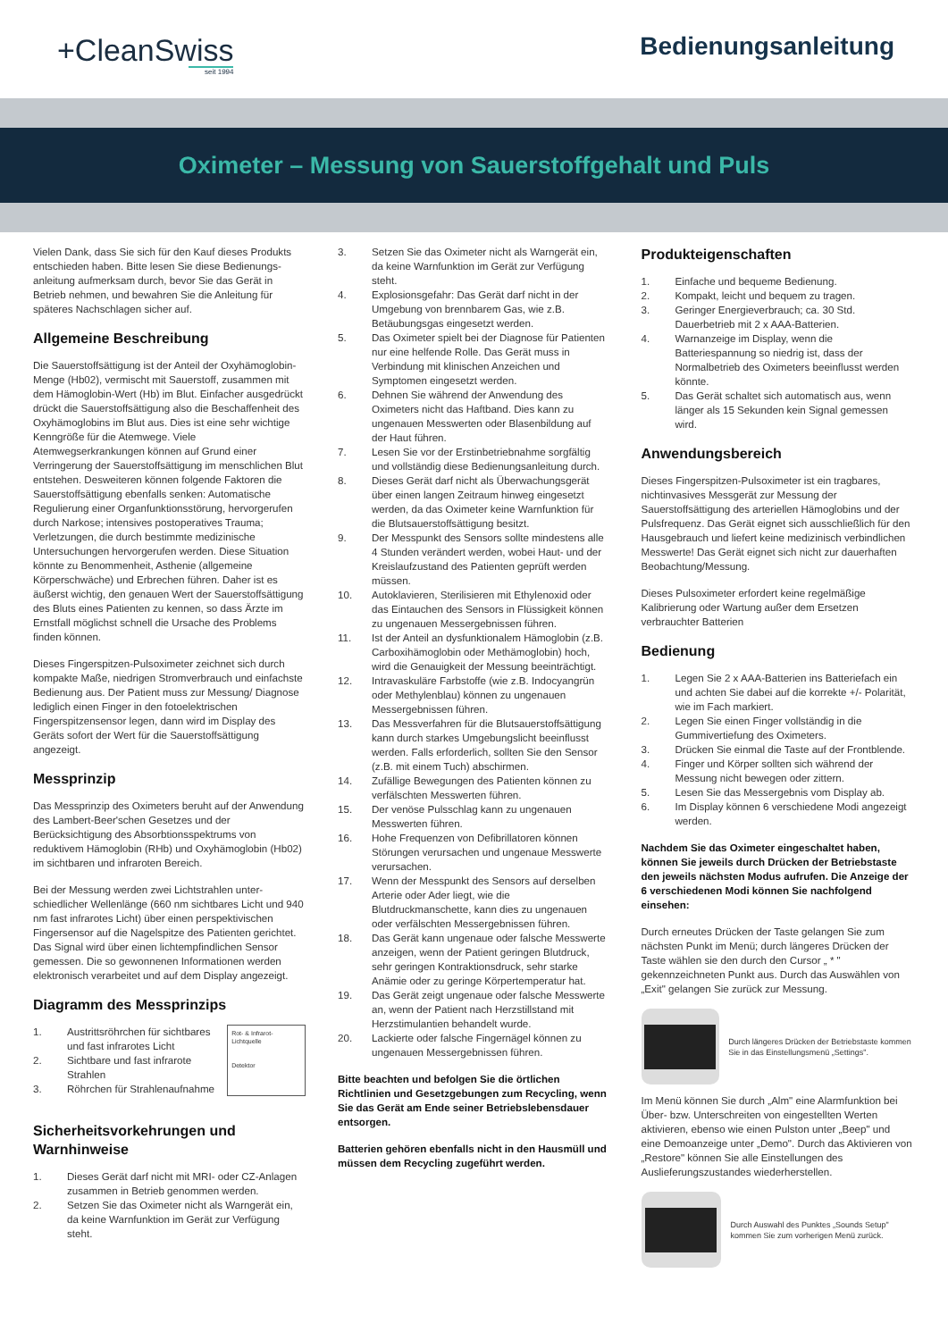+CleanSwiss
seit 1994
Bedienungsanleitung
Oximeter – Messung von Sauerstoffgehalt und Puls
Vielen Dank, dass Sie sich für den Kauf dieses Produkts entschieden haben. Bitte lesen Sie diese Bedienungs­anleitung aufmerksam durch, bevor Sie das Gerät in Betrieb nehmen, und bewahren Sie die Anleitung für späteres Nachschlagen sicher auf.
Allgemeine Beschreibung
Die Sauerstoffsättigung ist der Anteil der Oxyhämoglobin-Menge (Hb02), vermischt mit Sauerstoff, zusammen mit dem Hämoglobin-Wert (Hb) im Blut. Einfacher ausgedrückt drückt die Sauerstoffsättigung also die Beschaffenheit des Oxyhämoglobins im Blut aus. Dies ist eine sehr wichtige Kenngröße für die Atemwege. Viele Atemwegserkrankungen können auf Grund einer Verringerung der Sauerstoffsättigung im menschlichen Blut entstehen. Desweiteren können folgende Faktoren die Sauerstoffsättigung ebenfalls senken: Automatische Regulierung einer Organfunktionsstörung, hervorgerufen durch Narkose; intensives postoperatives Trauma; Verletzungen, die durch bestimmte medizinische Untersuchungen hervorgerufen werden. Diese Situation könnte zu Benommenheit, Asthenie (allgemeine Körperschwäche) und Erbrechen führen. Daher ist es äußerst wichtig, den genauen Wert der Sauerstoffsättigung des Bluts eines Patienten zu kennen, so dass Ärzte im Ernstfall möglichst schnell die Ursache des Problems finden können.
Dieses Fingerspitzen-Pulsoximeter zeichnet sich durch kompakte Maße, niedrigen Stromverbrauch und ein­fachste Bedienung aus. Der Patient muss zur Messung/ Diagnose lediglich einen Finger in den fotoelektrischen Fingerspitzensensor legen, dann wird im Display des Geräts sofort der Wert für die Sauerstoffsättigung angezeigt.
Messprinzip
Das Messprinzip des Oximeters beruht auf der An­wendung des Lambert-Beer'schen Gesetzes und der Berücksichtigung des Absorbtionsspektrums von reduktivem Hämoglobin (RHb) und Oxyhämoglobin (Hb02) im sichtbaren und infraroten Bereich.
Bei der Messung werden zwei Lichtstrahlen unter­schiedlicher Wellenlänge (660 nm sichtbares Licht und 940 nm fast infrarotes Licht) über einen perspektivischen Fingersensor auf die Nagelspitze des Patienten gerichtet. Das Signal wird über einen lichtempfindlichen Sensor gemessen. Die so gewonnenen Informationen werden elektronisch verarbeitet und auf dem Display angezeigt.
Diagramm des Messprinzips
1. Austrittsröhrchen für sichtbares und fast infrarotes Licht
2. Sichtbare und fast infrarote Strahlen
3. Röhrchen für Strahlenaufnahme
Rot- & Infrarot-Lichtquelle
Detektor
Sicherheitsvorkehrungen und Warnhinweise
1. Dieses Gerät darf nicht mit MRI- oder CZ-Anlagen zusammen in Betrieb genommen werden.
2. Setzen Sie das Oximeter nicht als Warngerät ein, da keine Warnfunktion im Gerät zur Verfügung steht.
3. Setzen Sie das Oximeter nicht als Warngerät ein, da keine Warnfunktion im Gerät zur Verfügung steht.
4. Explosionsgefahr: Das Gerät darf nicht in der Umgebung von brennbarem Gas, wie z.B. Betäubungsgas eingesetzt werden.
5. Das Oximeter spielt bei der Diagnose für Patienten nur eine helfende Rolle. Das Gerät muss in Verbindung mit klinischen Anzeichen und Symptomen eingesetzt werden.
6. Dehnen Sie während der Anwendung des Oximeters nicht das Haftband. Dies kann zu ungenauen Messwerten oder Blasenbildung auf der Haut führen.
7. Lesen Sie vor der Erstinbetriebnahme sorgfältig und vollständig diese Bedienungsanleitung durch.
8. Dieses Gerät darf nicht als Überwachungsgerät über einen langen Zeitraum hinweg eingesetzt werden, da das Oximeter keine Warnfunktion für die Blutsauerstoffsättigung besitzt.
9. Der Messpunkt des Sensors sollte mindestens alle 4 Stunden verändert werden, wobei Haut- und der Kreislaufzustand des Patienten geprüft werden müssen.
10. Autoklavieren, Sterilisieren mit Ethylenoxid oder das Eintauchen des Sensors in Flüssigkeit können zu ungenauen Messergebnissen führen.
11. Ist der Anteil an dysfunktionalem Hämoglobin (z.B. Carboxihämoglobin oder Methämoglobin) hoch, wird die Genauigkeit der Messung beeinträchtigt.
12. Intravaskuläre Farbstoffe (wie z.B. Indocyangrün oder Methylenblau) können zu ungenauen Messergebnissen führen.
13. Das Messverfahren für die Blutsauerstoffsättigung kann durch starkes Umgebungslicht beeinflusst werden. Falls erforderlich, sollten Sie den Sensor (z.B. mit einem Tuch) abschirmen.
14. Zufällige Bewegungen des Patienten können zu verfälschten Messwerten führen.
15. Der venöse Pulsschlag kann zu ungenauen Messwerten führen.
16. Hohe Frequenzen von Defibrillatoren können Störungen verursachen und ungenaue Messwerte verursachen.
17. Wenn der Messpunkt des Sensors auf derselben Arterie oder Ader liegt, wie die Blutdruckmanschette, kann dies zu ungenauen oder verfälschten Messergebnissen führen.
18. Das Gerät kann ungenaue oder falsche Messwerte anzeigen, wenn der Patient geringen Blutdruck, sehr geringen Kontraktionsdruck, sehr starke Anämie oder zu geringe Körpertemperatur hat.
19. Das Gerät zeigt ungenaue oder falsche Messwerte an, wenn der Patient nach Herzstillstand mit Herzstimulantien behandelt wurde.
20. Lackierte oder falsche Fingernägel können zu ungenauen Messergebnissen führen.
Bitte beachten und befolgen Sie die örtlichen Richtlinien und Gesetzgebungen zum Recycling, wenn Sie das Gerät am Ende seiner Betriebslebensdauer entsorgen.
Batterien gehören ebenfalls nicht in den Hausmüll und müssen dem Recycling zugeführt werden.
Produkteigenschaften
1. Einfache und bequeme Bedienung.
2. Kompakt, leicht und bequem zu tragen.
3. Geringer Energieverbrauch; ca. 30 Std. Dauerbetrieb mit 2 x AAA-Batterien.
4. Warnanzeige im Display, wenn die Batteriespannung so niedrig ist, dass der Normalbetrieb des Oximeters beeinflusst werden könnte.
5. Das Gerät schaltet sich automatisch aus, wenn länger als 15 Sekunden kein Signal gemessen wird.
Anwendungsbereich
Dieses Fingerspitzen-Pulsoximeter ist ein tragbares, nichtinvasives Messgerät zur Messung der Sauerstoffsättigung des arteriellen Hämoglobins und der Pulsfrequenz. Das Gerät eignet sich ausschließlich für den Hausgebrauch und liefert keine medizinisch verbindlichen Messwerte! Das Gerät eignet sich nicht zur dauerhaften Beobachtung/Messung.
Dieses Pulsoximeter erfordert keine regelmäßige Kalibrierung oder Wartung außer dem Ersetzen verbrauchter Batterien
Bedienung
1. Legen Sie 2 x AAA-Batterien ins Batteriefach ein und achten Sie dabei auf die korrekte +/- Polarität, wie im Fach markiert.
2. Legen Sie einen Finger vollständig in die Gummivertiefung des Oximeters.
3. Drücken Sie einmal die Taste auf der Frontblende.
4. Finger und Körper sollten sich während der Messung nicht bewegen oder zittern.
5. Lesen Sie das Messergebnis vom Display ab.
6. Im Display können 6 verschiedene Modi angezeigt werden.
Nachdem Sie das Oximeter eingeschaltet haben, können Sie jeweils durch Drücken der Betriebstaste den jeweils nächsten Modus aufrufen. Die Anzeige der 6 verschiedenen Modi können Sie nachfolgend einsehen:
Durch erneutes Drücken der Taste gelangen Sie zum nächsten Punkt im Menü; durch längeres Drücken der Taste wählen sie den durch den Cursor „ * " gekennzeichneten Punkt aus. Durch das Auswählen von „Exit" gelangen Sie zurück zur Messung.
Durch längeres Drücken der Betriebstaste kommen Sie in das Einstellungsmenü „Settings".
Im Menü können Sie durch „Alm" eine Alarmfunktion bei Über- bzw. Unterschreiten von eingestellten Werten aktivieren, ebenso wie einen Pulston unter „Beep" und eine Demoanzeige unter „Demo". Durch das Aktivieren von „Restore" können Sie alle Einstellungen des Auslieferungszustandes wiederherstellen.
Durch Auswahl des Punktes „Sounds Setup" kommen Sie zum vorherigen Menü zurück.